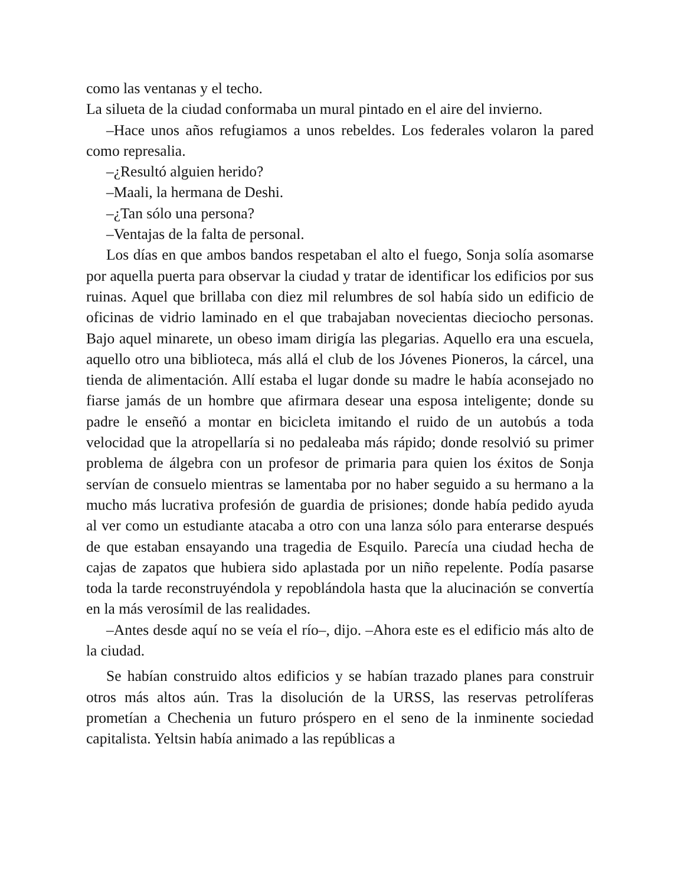como las ventanas y el techo.
La silueta de la ciudad conformaba un mural pintado en el aire del invierno.
–Hace unos años refugiamos a unos rebeldes. Los federales volaron la pared como represalia.
–¿Resultó alguien herido?
–Maali, la hermana de Deshi.
–¿Tan sólo una persona?
–Ventajas de la falta de personal.
Los días en que ambos bandos respetaban el alto el fuego, Sonja solía asomarse por aquella puerta para observar la ciudad y tratar de identificar los edificios por sus ruinas. Aquel que brillaba con diez mil relumbres de sol había sido un edificio de oficinas de vidrio laminado en el que trabajaban novecientas dieciocho personas. Bajo aquel minarete, un obeso imam dirigía las plegarias. Aquello era una escuela, aquello otro una biblioteca, más allá el club de los Jóvenes Pioneros, la cárcel, una tienda de alimentación. Allí estaba el lugar donde su madre le había aconsejado no fiarse jamás de un hombre que afirmara desear una esposa inteligente; donde su padre le enseñó a montar en bicicleta imitando el ruido de un autobús a toda velocidad que la atropellaría si no pedaleaba más rápido; donde resolvió su primer problema de álgebra con un profesor de primaria para quien los éxitos de Sonja servían de consuelo mientras se lamentaba por no haber seguido a su hermano a la mucho más lucrativa profesión de guardia de prisiones; donde había pedido ayuda al ver como un estudiante atacaba a otro con una lanza sólo para enterarse después de que estaban ensayando una tragedia de Esquilo. Parecía una ciudad hecha de cajas de zapatos que hubiera sido aplastada por un niño repelente. Podía pasarse toda la tarde reconstruyéndola y repoblándola hasta que la alucinación se convertía en la más verosímil de las realidades.
–Antes desde aquí no se veía el río–, dijo. –Ahora este es el edificio más alto de la ciudad.
Se habían construido altos edificios y se habían trazado planes para construir otros más altos aún. Tras la disolución de la URSS, las reservas petrolíferas prometían a Chechenia un futuro próspero en el seno de la inminente sociedad capitalista. Yeltsin había animado a las repúblicas a